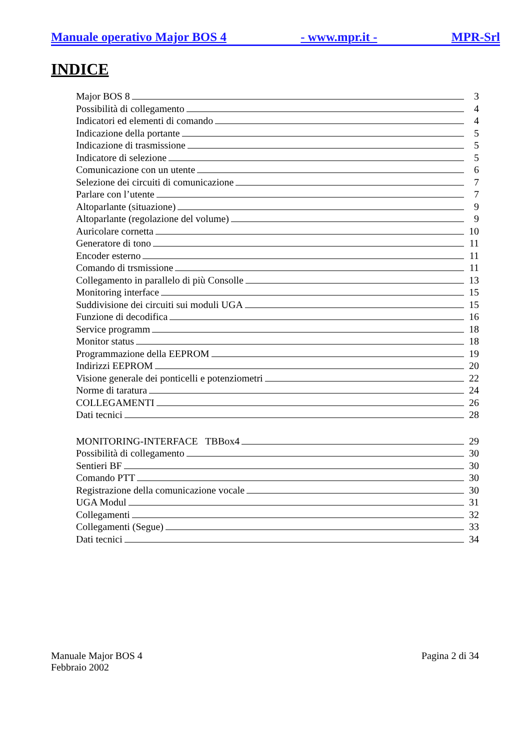Manuale operativo Major BOS 4 - www.mpr.it - MPR-Srl
INDICE
Major BOS 8 3
Possibilità di collegamento 4
Indicatori ed elementi di comando 4
Indicazione della portante 5
Indicazione di trasmissione 5
Indicatore di selezione 5
Comunicazione con un utente 6
Selezione dei circuiti di comunicazione 7
Parlare con l’utente 7
Altoparlante (situazione) 9
Altoparlante (regolazione del volume) 9
Auricolare cornetta 10
Generatore di tono 11
Encoder esterno 11
Comando di trsmissione 11
Collegamento in parallelo di più Consolle 13
Monitoring interface 15
Suddivisione dei circuiti sui moduli UGA 15
Funzione di decodifica 16
Service programm 18
Monitor status 18
Programmazione della EEPROM 19
Indirizzi EEPROM 20
Visione generale dei ponticelli e potenziometri 22
Norme di taratura 24
COLLEGAMENTI 26
Dati tecnici 28
MONITORING-INTERFACE TBBox4 29
Possibilità di collegamento 30
Sentieri BF 30
Comando PTT 30
Registrazione della comunicazione vocale 30
UGA Modul 31
Collegamenti 32
Collegamenti (Segue) 33
Dati tecnici 34
Manuale Major BOS 4
Febbraio 2002
Pagina 2 di 34